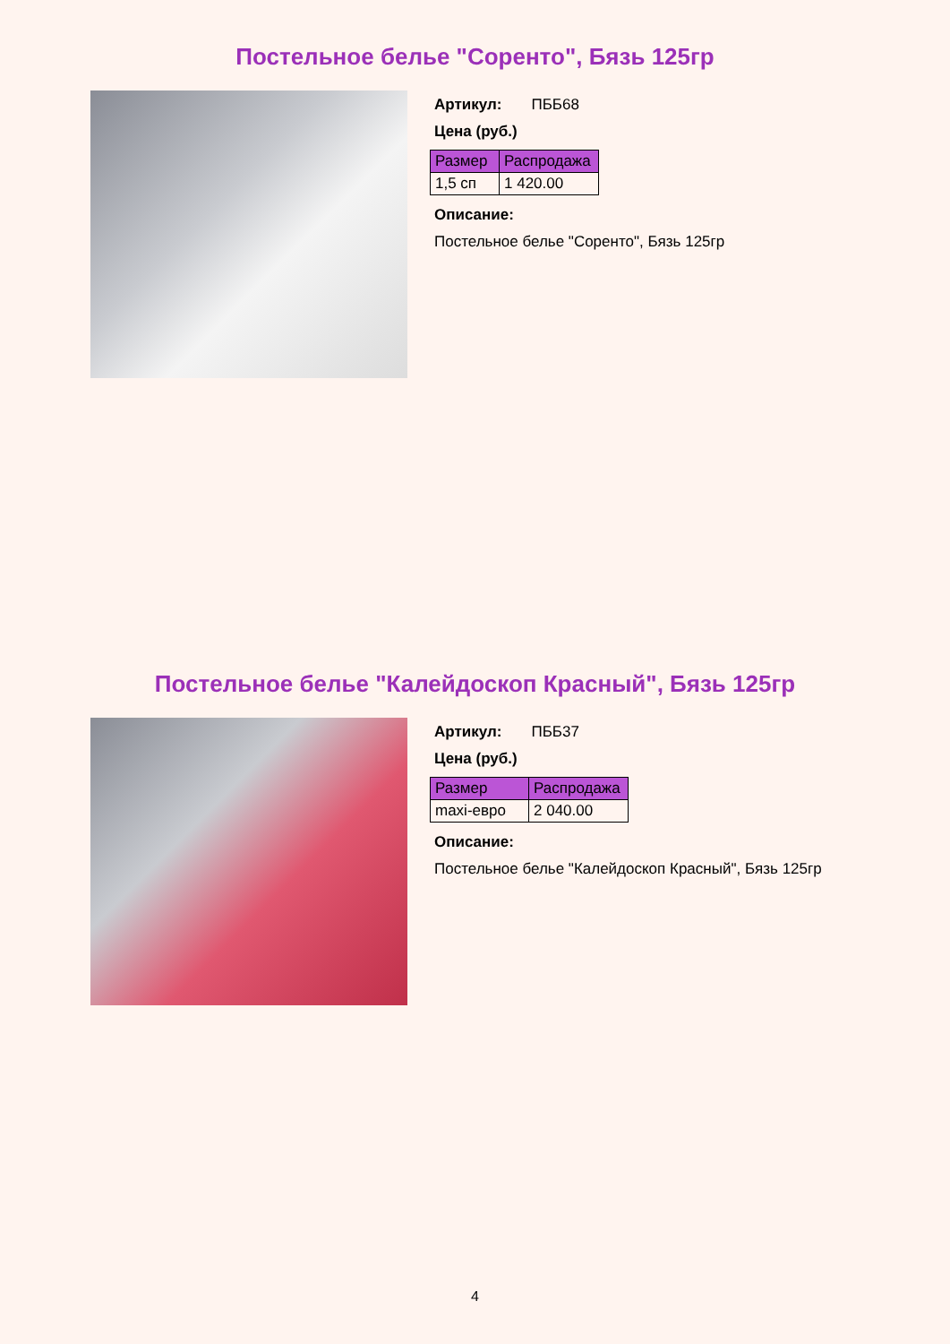Постельное белье "Соренто", Бязь 125гр
Артикул: ПББ68
Цена (руб.)
| Размер | Распродажа |
| --- | --- |
| 1,5 сп | 1 420.00 |
Описание:
Постельное белье "Соренто", Бязь 125гр
Постельное белье "Калейдоскоп Красный", Бязь 125гр
Артикул: ПББ37
Цена (руб.)
| Размер | Распродажа |
| --- | --- |
| maxi-евро | 2 040.00 |
Описание:
Постельное белье "Калейдоскоп Красный", Бязь 125гр
4